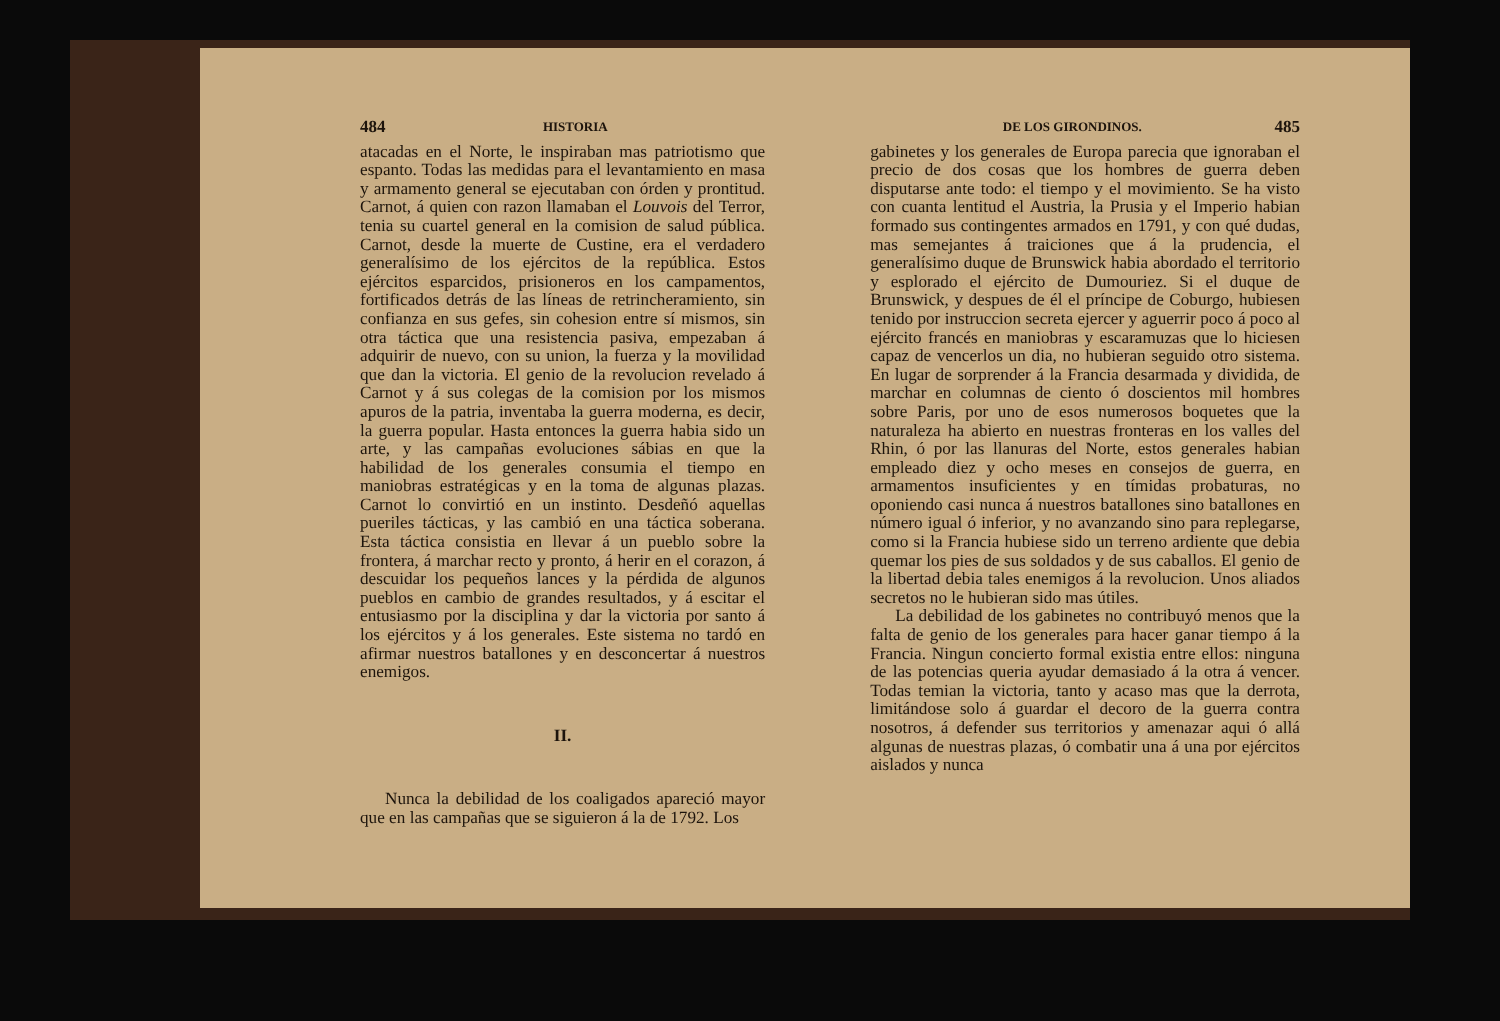484 HISTORIA
atacadas en el Norte, le inspiraban mas patriotismo que espanto. Todas las medidas para el levantamiento en masa y armamento general se ejecutaban con órden y prontitud. Carnot, á quien con razon llamaban el Louvois del Terror, tenia su cuartel general en la comision de salud pública. Carnot, desde la muerte de Custine, era el verdadero generalísimo de los ejércitos de la república. Estos ejércitos esparcidos, prisioneros en los campamentos, fortificados detrás de las líneas de retrincheramiento, sin confianza en sus gefes, sin cohesion entre sí mismos, sin otra táctica que una resistencia pasiva, empezaban á adquirir de nuevo, con su union, la fuerza y la movilidad que dan la victoria. El genio de la revolucion revelado á Carnot y á sus colegas de la comision por los mismos apuros de la patria, inventaba la guerra moderna, es decir, la guerra popular. Hasta entonces la guerra habia sido un arte, y las campañas evoluciones sábias en que la habilidad de los generales consumia el tiempo en maniobras estratégicas y en la toma de algunas plazas. Carnot lo convirtió en un instinto. Desdeñó aquellas pueriles tácticas, y las cambió en una táctica soberana. Esta táctica consistia en llevar á un pueblo sobre la frontera, á marchar recto y pronto, á herir en el corazon, á descuidar los pequeños lances y la pérdida de algunos pueblos en cambio de grandes resultados, y á escitar el entusiasmo por la disciplina y dar la victoria por santo á los ejércitos y á los generales. Este sistema no tardó en afirmar nuestros batallones y en desconcertar á nuestros enemigos.
II.
Nunca la debilidad de los coaligados apareció mayor que en las campañas que se siguieron á la de 1792. Los
DE LOS GIRONDINOS. 485
gabinetes y los generales de Europa parecia que ignoraban el precio de dos cosas que los hombres de guerra deben disputarse ante todo: el tiempo y el movimiento. Se ha visto con cuanta lentitud el Austria, la Prusia y el Imperio habian formado sus contingentes armados en 1791, y con qué dudas, mas semejantes á traiciones que á la prudencia, el generalísimo duque de Brunswick habia abordado el territorio y esplorado el ejército de Dumouriez. Si el duque de Brunswick, y despues de él el príncipe de Coburgo, hubiesen tenido por instruccion secreta ejercer y aguerrir poco á poco al ejército francés en maniobras y escaramuzas que lo hiciesen capaz de vencerlos un dia, no hubieran seguido otro sistema. En lugar de sorprender á la Francia desarmada y dividida, de marchar en columnas de ciento ó doscientos mil hombres sobre Paris, por uno de esos numerosos boquetes que la naturaleza ha abierto en nuestras fronteras en los valles del Rhin, ó por las llanuras del Norte, estos generales habian empleado diez y ocho meses en consejos de guerra, en armamentos insuficientes y en tímidas probaturas, no oponiendo casi nunca á nuestros batallones sino batallones en número igual ó inferior, y no avanzando sino para replegarse, como si la Francia hubiese sido un terreno ardiente que debia quemar los pies de sus soldados y de sus caballos. El genio de la libertad debia tales enemigos á la revolucion. Unos aliados secretos no le hubieran sido mas útiles.
La debilidad de los gabinetes no contribuyó menos que la falta de genio de los generales para hacer ganar tiempo á la Francia. Ningun concierto formal existia entre ellos: ninguna de las potencias queria ayudar demasiado á la otra á vencer. Todas temian la victoria, tanto y acaso mas que la derrota, limitándose solo á guardar el decoro de la guerra contra nosotros, á defender sus territorios y amenazar aqui ó allá algunas de nuestras plazas, ó combatir una á una por ejércitos aislados y nunca